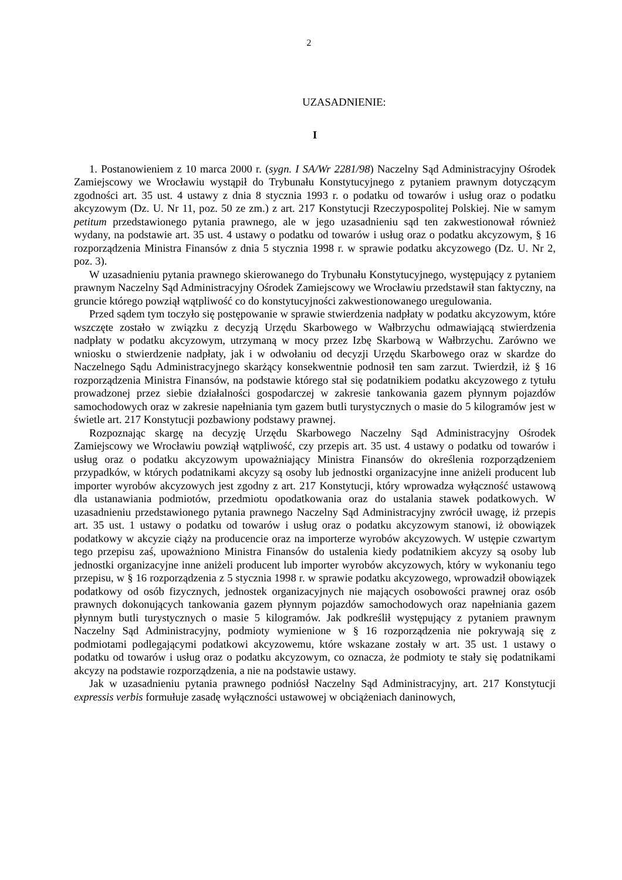2
UZASADNIENIE:
I
1. Postanowieniem z 10 marca 2000 r. (sygn. I SA/Wr 2281/98) Naczelny Sąd Administracyjny Ośrodek Zamiejscowy we Wrocławiu wystąpił do Trybunału Konstytucyjnego z pytaniem prawnym dotyczącym zgodności art. 35 ust. 4 ustawy z dnia 8 stycznia 1993 r. o podatku od towarów i usług oraz o podatku akcyzowym (Dz. U. Nr 11, poz. 50 ze zm.) z art. 217 Konstytucji Rzeczypospolitej Polskiej. Nie w samym petitum przedstawionego pytania prawnego, ale w jego uzasadnieniu sąd ten zakwestionował również wydany, na podstawie art. 35 ust. 4 ustawy o podatku od towarów i usług oraz o podatku akcyzowym, § 16 rozporządzenia Ministra Finansów z dnia 5 stycznia 1998 r. w sprawie podatku akcyzowego (Dz. U. Nr 2, poz. 3).
W uzasadnieniu pytania prawnego skierowanego do Trybunału Konstytucyjnego, występujący z pytaniem prawnym Naczelny Sąd Administracyjny Ośrodek Zamiejscowy we Wrocławiu przedstawił stan faktyczny, na gruncie którego powziął wątpliwość co do konstytucyjności zakwestionowanego uregulowania.
Przed sądem tym toczyło się postępowanie w sprawie stwierdzenia nadpłaty w podatku akcyzowym, które wszczęte zostało w związku z decyzją Urzędu Skarbowego w Wałbrzychu odmawiającą stwierdzenia nadpłaty w podatku akcyzowym, utrzymaną w mocy przez Izbę Skarbową w Wałbrzychu. Zarówno we wniosku o stwierdzenie nadpłaty, jak i w odwołaniu od decyzji Urzędu Skarbowego oraz w skardze do Naczelnego Sądu Administracyjnego skarżący konsekwentnie podnosił ten sam zarzut. Twierdził, iż § 16 rozporządzenia Ministra Finansów, na podstawie którego stał się podatnikiem podatku akcyzowego z tytułu prowadzonej przez siebie działalności gospodarczej w zakresie tankowania gazem płynnym pojazdów samochodowych oraz w zakresie napełniania tym gazem butli turystycznych o masie do 5 kilogramów jest w świetle art. 217 Konstytucji pozbawiony podstawy prawnej.
Rozpoznając skargę na decyzję Urzędu Skarbowego Naczelny Sąd Administracyjny Ośrodek Zamiejscowy we Wrocławiu powziął wątpliwość, czy przepis art. 35 ust. 4 ustawy o podatku od towarów i usług oraz o podatku akcyzowym upoważniający Ministra Finansów do określenia rozporządzeniem przypadków, w których podatnikami akcyzy są osoby lub jednostki organizacyjne inne aniżeli producent lub importer wyrobów akcyzowych jest zgodny z art. 217 Konstytucji, który wprowadza wyłączność ustawową dla ustanawiania podmiotów, przedmiotu opodatkowania oraz do ustalania stawek podatkowych. W uzasadnieniu przedstawionego pytania prawnego Naczelny Sąd Administracyjny zwrócił uwagę, iż przepis art. 35 ust. 1 ustawy o podatku od towarów i usług oraz o podatku akcyzowym stanowi, iż obowiązek podatkowy w akcyzie ciąży na producencie oraz na importerze wyrobów akcyzowych. W ustępie czwartym tego przepisu zaś, upoważniono Ministra Finansów do ustalenia kiedy podatnikiem akcyzy są osoby lub jednostki organizacyjne inne aniżeli producent lub importer wyrobów akcyzowych, który w wykonaniu tego przepisu, w § 16 rozporządzenia z 5 stycznia 1998 r. w sprawie podatku akcyzowego, wprowadził obowiązek podatkowy od osób fizycznych, jednostek organizacyjnych nie mających osobowości prawnej oraz osób prawnych dokonujących tankowania gazem płynnym pojazdów samochodowych oraz napełniania gazem płynnym butli turystycznych o masie 5 kilogramów. Jak podkreślił występujący z pytaniem prawnym Naczelny Sąd Administracyjny, podmioty wymienione w § 16 rozporządzenia nie pokrywają się z podmiotami podlegającymi podatkowi akcyzowemu, które wskazane zostały w art. 35 ust. 1 ustawy o podatku od towarów i usług oraz o podatku akcyzowym, co oznacza, że podmioty te stały się podatnikami akcyzy na podstawie rozporządzenia, a nie na podstawie ustawy.
Jak w uzasadnieniu pytania prawnego podniósł Naczelny Sąd Administracyjny, art. 217 Konstytucji expressis verbis formułuje zasadę wyłączności ustawowej w obciążeniach daninowych,